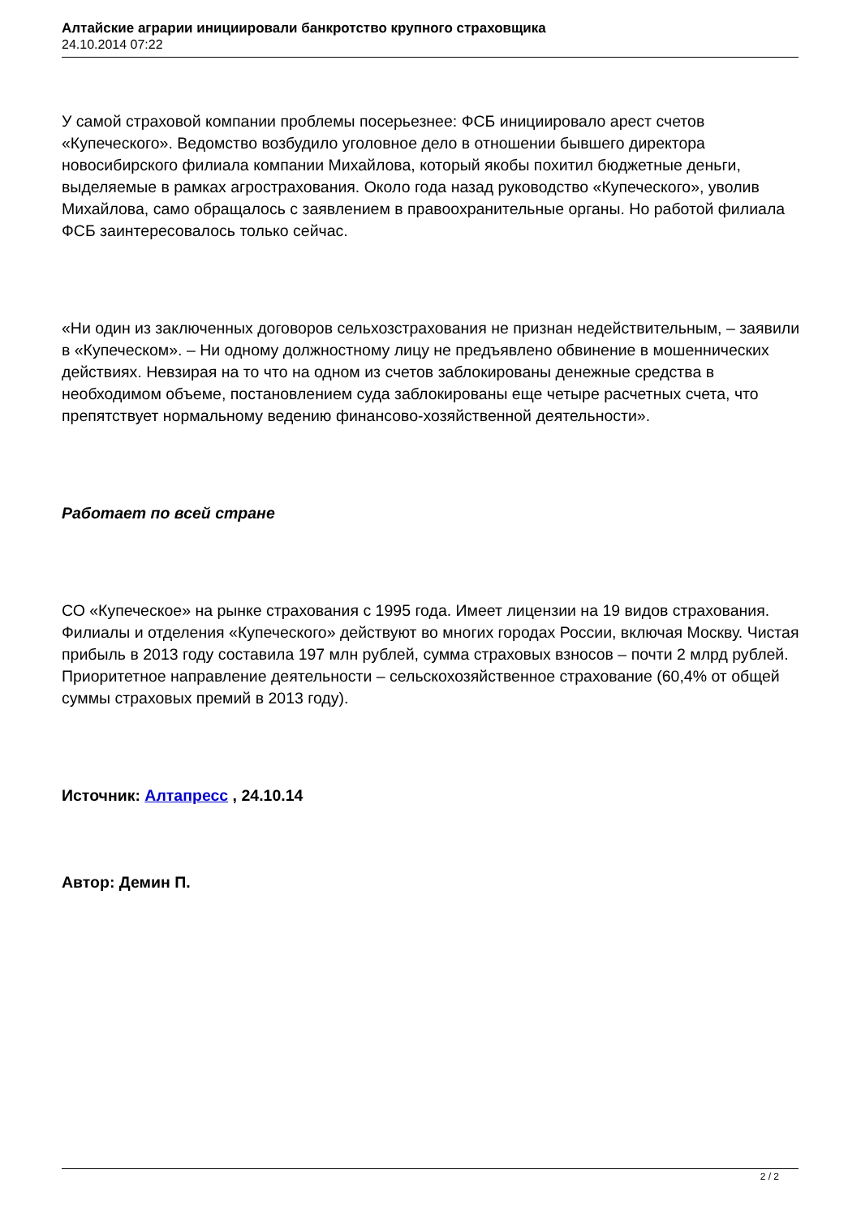Алтайские аграрии инициировали банкротство крупного страховщика
24.10.2014 07:22
У самой страховой компании проблемы посерьезнее: ФСБ инициировало арест счетов «Купеческого». Ведомство возбудило уголовное дело в отношении бывшего директора новосибирского филиала компании Михайлова, который якобы похитил бюджетные деньги, выделяемые в рамках агрострахования. Около года назад руководство «Купеческого», уволив Михайлова, само обращалось с заявлением в правоохранительные органы. Но работой филиала ФСБ заинтересовалось только сейчас.
«Ни один из заключенных договоров сельхозстрахования не признан недействительным, – заявили в «Купеческом». – Ни одному должностному лицу не предъявлено обвинение в мошеннических действиях. Невзирая на то что на одном из счетов заблокированы денежные средства в необходимом объеме, постановлением суда заблокированы еще четыре расчетных счета, что препятствует нормальному ведению финансово-хозяйственной деятельности».
Работает по всей стране
СО «Купеческое» на рынке страхования с 1995 года. Имеет лицензии на 19 видов страхования. Филиалы и отделения «Купеческого» действуют во многих городах России, включая Москву. Чистая прибыль в 2013 году составила 197 млн рублей, сумма страховых взносов – почти 2 млрд рублей. Приоритетное направление деятельности – сельскохозяйственное страхование (60,4% от общей суммы страховых премий в 2013 году).
Источник: Алтапресс , 24.10.14
Автор: Демин П.
2 / 2